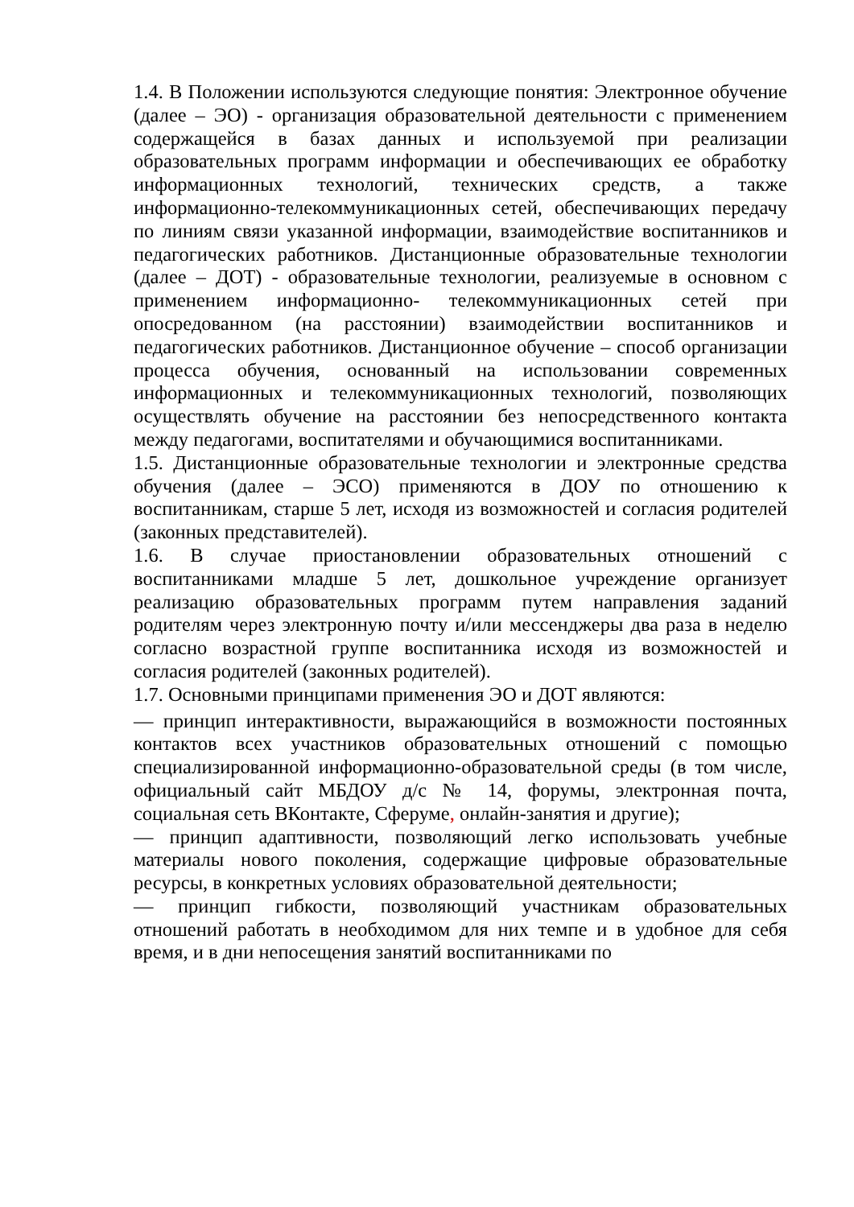1.4. В Положении используются следующие понятия: Электронное обучение (далее – ЭО) - организация образовательной деятельности с применением содержащейся в базах данных и используемой при реализации образовательных программ информации и обеспечивающих ее обработку информационных технологий, технических средств, а также информационно-телекоммуникационных сетей, обеспечивающих передачу по линиям связи указанной информации, взаимодействие воспитанников и педагогических работников. Дистанционные образовательные технологии (далее – ДОТ) - образовательные технологии, реализуемые в основном с применением информационно- телекоммуникационных сетей при опосредованном (на расстоянии) взаимодействии воспитанников и педагогических работников. Дистанционное обучение – способ организации процесса обучения, основанный на использовании современных информационных и телекоммуникационных технологий, позволяющих осуществлять обучение на расстоянии без непосредственного контакта между педагогами, воспитателями и обучающимися воспитанниками.
1.5. Дистанционные образовательные технологии и электронные средства обучения (далее – ЭСО) применяются в ДОУ по отношению к воспитанникам, старше 5 лет, исходя из возможностей и согласия родителей (законных представителей).
1.6. В случае приостановлении образовательных отношений с воспитанниками младше 5 лет, дошкольное учреждение организует реализацию образовательных программ путем направления заданий родителям через электронную почту и/или мессенджеры два раза в неделю согласно возрастной группе воспитанника исходя из возможностей и согласия родителей (законных родителей).
1.7. Основными принципами применения ЭО и ДОТ являются:
— принцип интерактивности, выражающийся в возможности постоянных контактов всех участников образовательных отношений с помощью специализированной информационно-образовательной среды (в том числе, официальный сайт МБДОУ д/с № 14, форумы, электронная почта, социальная сеть ВКонтакте, Сферуме, онлайн-занятия и другие);
— принцип адаптивности, позволяющий легко использовать учебные материалы нового поколения, содержащие цифровые образовательные ресурсы, в конкретных условиях образовательной деятельности;
— принцип гибкости, позволяющий участникам образовательных отношений работать в необходимом для них темпе и в удобное для себя время, и в дни непосещения занятий воспитанниками по